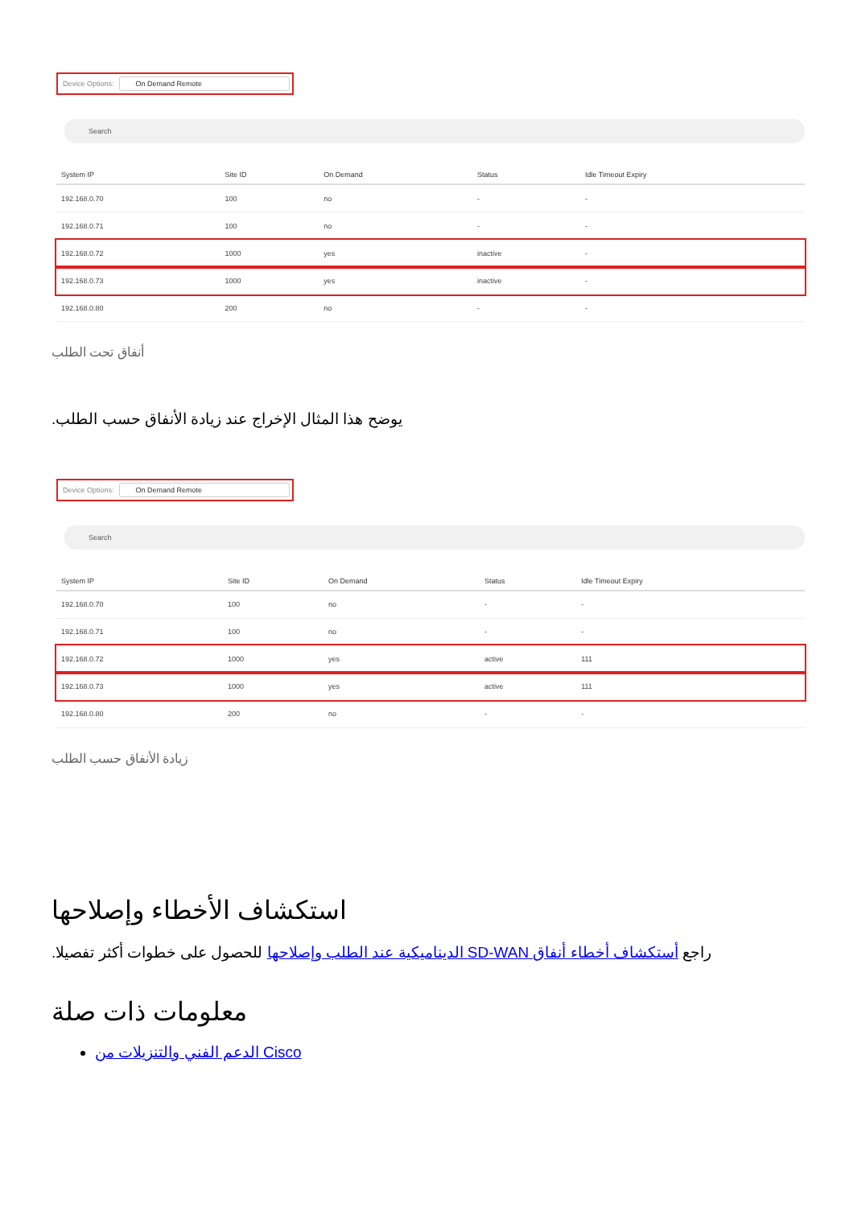Device Options: On Demand Remote
Search
| System IP | Site ID | On Demand | Status | Idle Timeout Expiry |
| --- | --- | --- | --- | --- |
| 192.168.0.70 | 100 | no | - | - |
| 192.168.0.71 | 100 | no | - | - |
| 192.168.0.72 | 1000 | yes | inactive | - |
| 192.168.0.73 | 1000 | yes | inactive | - |
| 192.168.0.80 | 200 | no | - | - |
أنفاق تحت الطلب
يوضح هذا المثال الإخراج عند زيادة الأنفاق حسب الطلب.
Device Options: On Demand Remote
Search
| System IP | Site ID | On Demand | Status | Idle Timeout Expiry |
| --- | --- | --- | --- | --- |
| 192.168.0.70 | 100 | no | - | - |
| 192.168.0.71 | 100 | no | - | - |
| 192.168.0.72 | 1000 | yes | active | 111 |
| 192.168.0.73 | 1000 | yes | active | 111 |
| 192.168.0.80 | 200 | no | - | - |
زيادة الأنفاق حسب الطلب
استكشاف الأخطاء وإصلاحها
راجع أستكشاف أخطاء أنفاق SD-WAN الديناميكية عند الطلب وإصلاحها للحصول على خطوات أكثر تفصيلا.
معلومات ذات صلة
الدعم الفني والتنزيلات من Cisco